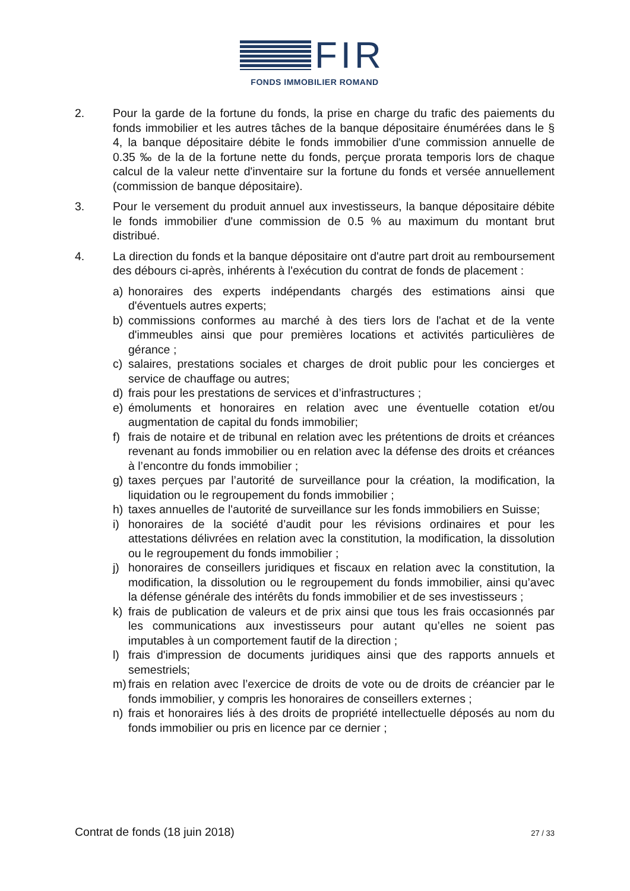FIR
FONDS IMMOBILIER ROMAND
2. Pour la garde de la fortune du fonds, la prise en charge du trafic des paiements du fonds immobilier et les autres tâches de la banque dépositaire énumérées dans le § 4, la banque dépositaire débite le fonds immobilier d'une commission annuelle de 0.35 ‰ de la de la fortune nette du fonds, perçue prorata temporis lors de chaque calcul de la valeur nette d'inventaire sur la fortune du fonds et versée annuellement (commission de banque dépositaire).
3. Pour le versement du produit annuel aux investisseurs, la banque dépositaire débite le fonds immobilier d'une commission de 0.5 % au maximum du montant brut distribué.
4. La direction du fonds et la banque dépositaire ont d'autre part droit au remboursement des débours ci-après, inhérents à l'exécution du contrat de fonds de placement :
a) honoraires des experts indépendants chargés des estimations ainsi que d'éventuels autres experts;
b) commissions conformes au marché à des tiers lors de l'achat et de la vente d'immeubles ainsi que pour premières locations et activités particulières de gérance ;
c) salaires, prestations sociales et charges de droit public pour les concierges et service de chauffage ou autres;
d) frais pour les prestations de services et d’infrastructures ;
e) émoluments et honoraires en relation avec une éventuelle cotation et/ou augmentation de capital du fonds immobilier;
f) frais de notaire et de tribunal en relation avec les prétentions de droits et créances revenant au fonds immobilier ou en relation avec la défense des droits et créances à l’encontre du fonds immobilier ;
g) taxes perçues par l’autorité de surveillance pour la création, la modification, la liquidation ou le regroupement du fonds immobilier ;
h) taxes annuelles de l'autorité de surveillance sur les fonds immobiliers en Suisse;
i) honoraires de la société d’audit pour les révisions ordinaires et pour les attestations délivrées en relation avec la constitution, la modification, la dissolution ou le regroupement du fonds immobilier ;
j) honoraires de conseillers juridiques et fiscaux en relation avec la constitution, la modification, la dissolution ou le regroupement du fonds immobilier, ainsi qu’avec la défense générale des intérêts du fonds immobilier et de ses investisseurs ;
k) frais de publication de valeurs et de prix ainsi que tous les frais occasionnés par les communications aux investisseurs pour autant qu’elles ne soient pas imputables à un comportement fautif de la direction ;
l) frais d'impression de documents juridiques ainsi que des rapports annuels et semestriels;
m) frais en relation avec l’exercice de droits de vote ou de droits de créancier par le fonds immobilier, y compris les honoraires de conseillers externes ;
n) frais et honoraires liés à des droits de propriété intellectuelle déposés au nom du fonds immobilier ou pris en licence par ce dernier ;
Contrat de fonds (18 juin 2018) 27 / 33